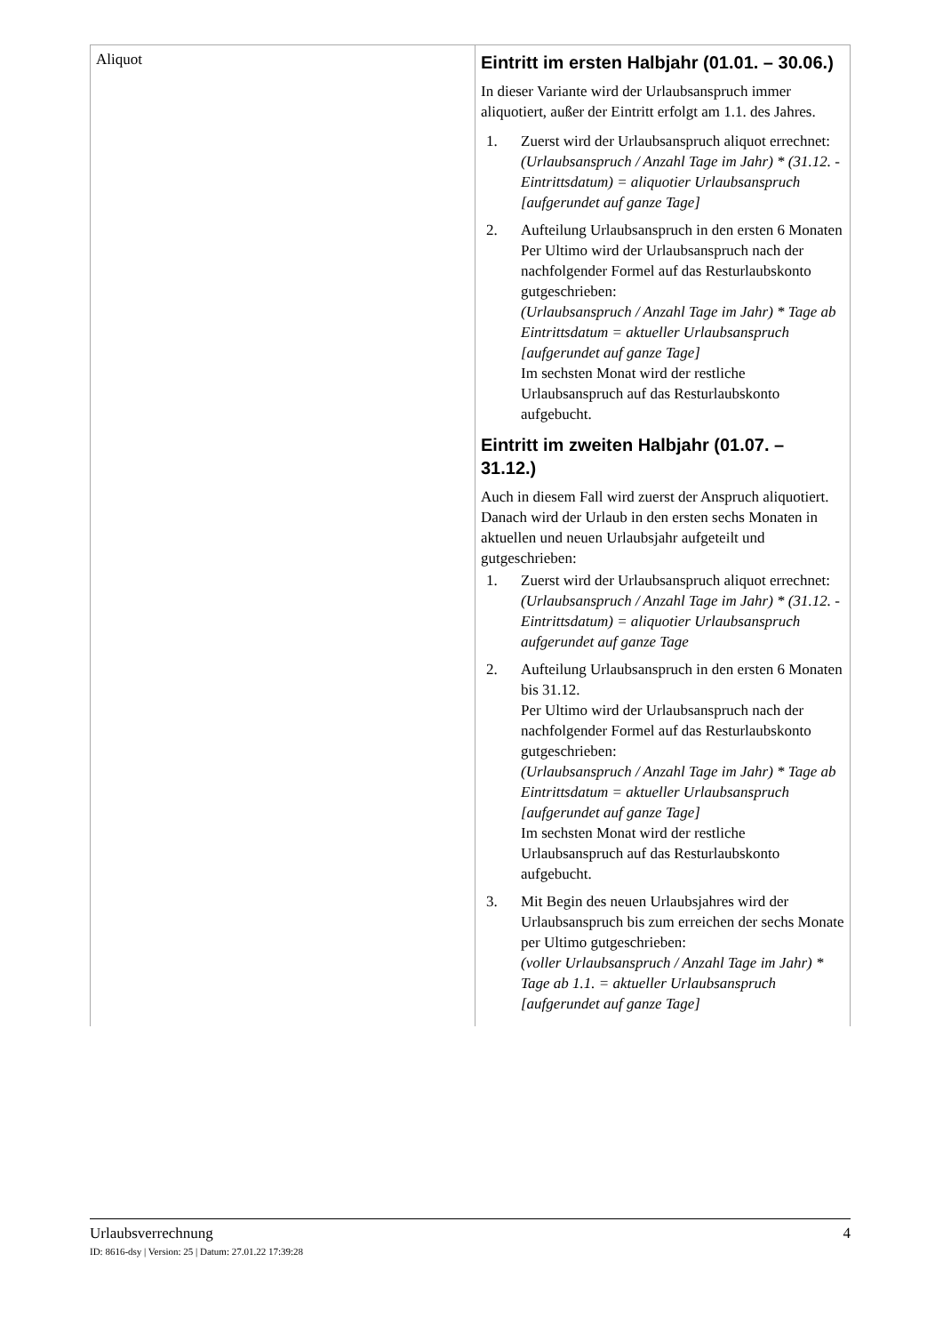| Aliquot | Eintritt im ersten Halbjahr (01.01. – 30.06.) In dieser Variante wird der Urlaubsanspruch immer aliquotiert, außer der Eintritt erfolgt am 1.1. des Jahres. 1. Zuerst wird der Urlaubsanspruch aliquot errechnet: (Urlaubsanspruch / Anzahl Tage im Jahr) * (31.12. - Eintrittsdatum) = aliquotier Urlaubsanspruch [aufgerundet auf ganze Tage] 2. Aufteilung Urlaubsanspruch in den ersten 6 Monaten Per Ultimo wird der Urlaubsanspruch nach der nachfolgender Formel auf das Resturlaubskonto gutgeschrieben: (Urlaubsanspruch / Anzahl Tage im Jahr) * Tage ab Eintrittsdatum = aktueller Urlaubsanspruch [aufgerundet auf ganze Tage] Im sechsten Monat wird der restliche Urlaubsanspruch auf das Resturlaubskonto aufgebucht. Eintritt im zweiten Halbjahr (01.07. – 31.12.) Auch in diesem Fall wird zuerst der Anspruch aliquotiert. Danach wird der Urlaub in den ersten sechs Monaten in aktuellen und neuen Urlaubsjahr aufgeteilt und gutgeschrieben: 1. Zuerst wird der Urlaubsanspruch aliquot errechnet: (Urlaubsanspruch / Anzahl Tage im Jahr) * (31.12. - Eintrittsdatum) = aliquotier Urlaubsanspruch aufgerundet auf ganze Tage 2. Aufteilung Urlaubsanspruch in den ersten 6 Monaten bis 31.12. Per Ultimo wird der Urlaubsanspruch nach der nachfolgender Formel auf das Resturlaubskonto gutgeschrieben: (Urlaubsanspruch / Anzahl Tage im Jahr) * Tage ab Eintrittsdatum = aktueller Urlaubsanspruch [aufgerundet auf ganze Tage] Im sechsten Monat wird der restliche Urlaubsanspruch auf das Resturlaubskonto aufgebucht. 3. Mit Begin des neuen Urlaubsjahres wird der Urlaubsanspruch bis zum erreichen der sechs Monate per Ultimo gutgeschrieben: (voller Urlaubsanspruch / Anzahl Tage im Jahr) * Tage ab 1.1. = aktueller Urlaubsanspruch [aufgerundet auf ganze Tage] |
Urlaubsverrechnung 4
ID: 8616-dsy | Version: 25 | Datum: 27.01.22 17:39:28